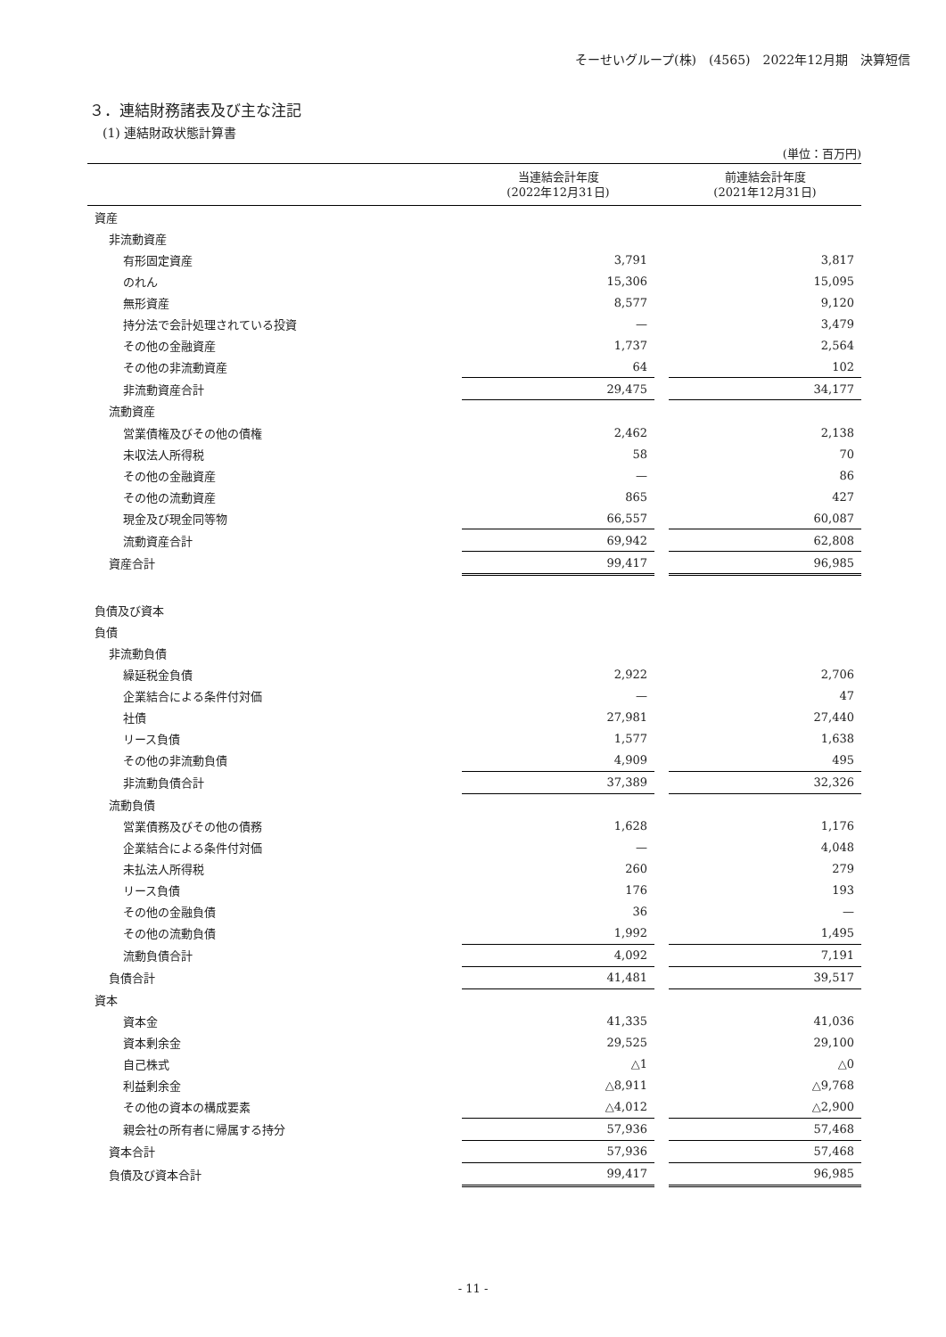そーせいグループ(株)　(4565)　2022年12月期　決算短信
３．連結財務諸表及び主な注記
(1) 連結財政状態計算書
(単位：百万円)
| | 当連結会計年度 (2022年12月31日) | | 前連結会計年度 (2021年12月31日) |
| --- | --- | --- | --- |
| 資産 | | | |
| 非流動資産 | | | |
| 有形固定資産 | 3,791 | | 3,817 |
| のれん | 15,306 | | 15,095 |
| 無形資産 | 8,577 | | 9,120 |
| 持分法で会計処理されている投資 | — | | 3,479 |
| その他の金融資産 | 1,737 | | 2,564 |
| その他の非流動資産 | 64 | | 102 |
| 非流動資産合計 | 29,475 | | 34,177 |
| 流動資産 | | | |
| 営業債権及びその他の債権 | 2,462 | | 2,138 |
| 未収法人所得税 | 58 | | 70 |
| その他の金融資産 | — | | 86 |
| その他の流動資産 | 865 | | 427 |
| 現金及び現金同等物 | 66,557 | | 60,087 |
| 流動資産合計 | 69,942 | | 62,808 |
| 資産合計 | 99,417 | | 96,985 |
| 負債及び資本 | | | |
| 負債 | | | |
| 非流動負債 | | | |
| 繰延税金負債 | 2,922 | | 2,706 |
| 企業結合による条件付対価 | — | | 47 |
| 社債 | 27,981 | | 27,440 |
| リース負債 | 1,577 | | 1,638 |
| その他の非流動負債 | 4,909 | | 495 |
| 非流動負債合計 | 37,389 | | 32,326 |
| 流動負債 | | | |
| 営業債務及びその他の債務 | 1,628 | | 1,176 |
| 企業結合による条件付対価 | — | | 4,048 |
| 未払法人所得税 | 260 | | 279 |
| リース負債 | 176 | | 193 |
| その他の金融負債 | 36 | | — |
| その他の流動負債 | 1,992 | | 1,495 |
| 流動負債合計 | 4,092 | | 7,191 |
| 負債合計 | 41,481 | | 39,517 |
| 資本 | | | |
| 資本金 | 41,335 | | 41,036 |
| 資本剰余金 | 29,525 | | 29,100 |
| 自己株式 | △1 | | △0 |
| 利益剰余金 | △8,911 | | △9,768 |
| その他の資本の構成要素 | △4,012 | | △2,900 |
| 親会社の所有者に帰属する持分 | 57,936 | | 57,468 |
| 資本合計 | 57,936 | | 57,468 |
| 負債及び資本合計 | 99,417 | | 96,985 |
- 11 -